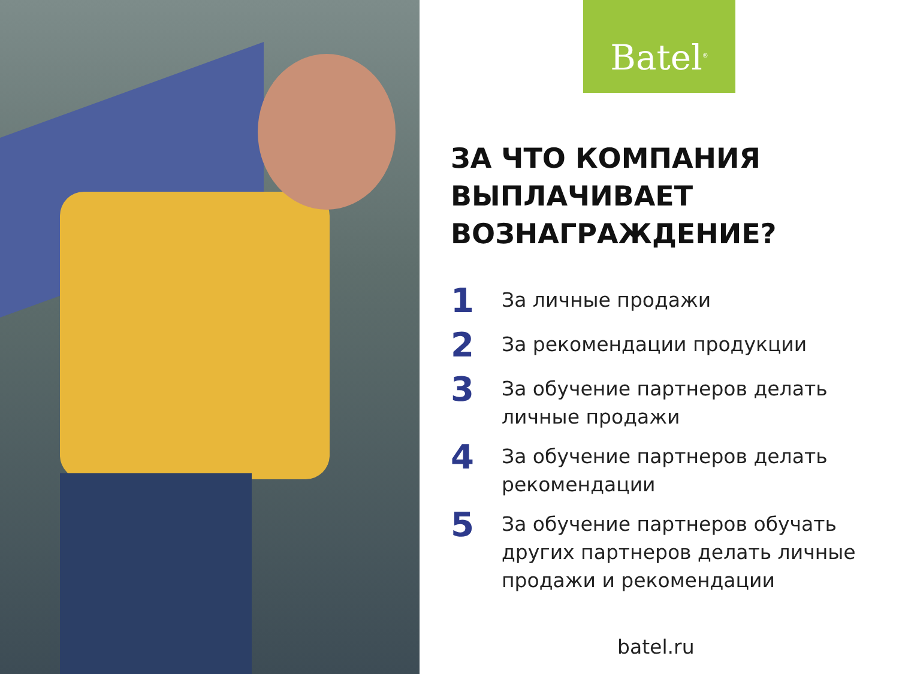Batel<sup>®</sup>
ЗА ЧТО КОМПАНИЯ
ВЫПЛАЧИВАЕТ
ВОЗНАГРАЖДЕНИЕ?
1
За личные продажи
2
За рекомендации продукции
3
За обучение партнеров делать
личные продажи
4
За обучение партнеров делать
рекомендации
5
За обучение партнеров обучать
других партнеров делать личные
продажи и рекомендации
batel.ru